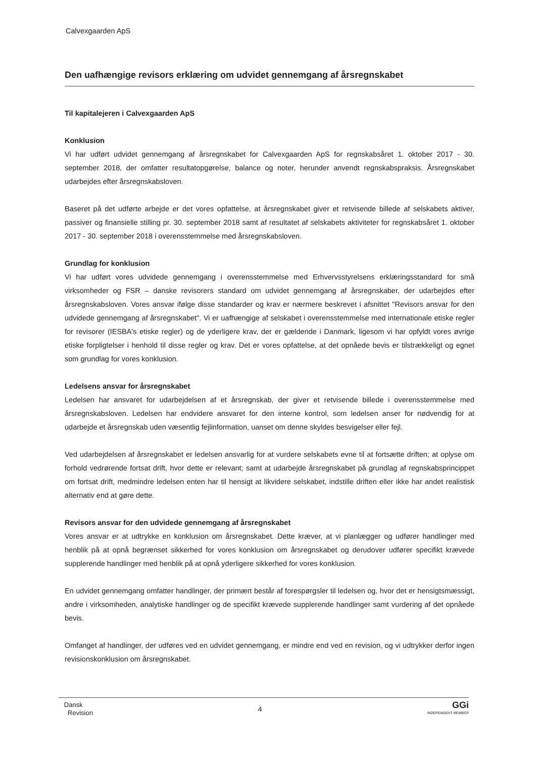Calvexgaarden ApS
Den uafhængige revisors erklæring om udvidet gennemgang af årsregnskabet
Til kapitalejeren i Calvexgaarden ApS
Konklusion
Vi har udført udvidet gennemgang af årsregnskabet for Calvexgaarden ApS for regnskabsåret 1. oktober 2017 - 30. september 2018, der omfatter resultatopgørelse, balance og noter, herunder anvendt regnskabspraksis. Årsregnskabet udarbejdes efter årsregnskabsloven.
Baseret på det udførte arbejde er det vores opfattelse, at årsregnskabet giver et retvisende billede af selskabets aktiver, passiver og finansielle stilling pr. 30. september 2018 samt af resultatet af selskabets aktiviteter for regnskabsåret 1. oktober 2017 - 30. september 2018 i overensstemmelse med årsregnskabsloven.
Grundlag for konklusion
Vi har udført vores udvidede gennemgang i overensstemmelse med Erhvervsstyrelsens erklæringsstandard for små virksomheder og FSR – danske revisorers standard om udvidet gennemgang af årsregnskaber, der udarbejdes efter årsregnskabsloven. Vores ansvar ifølge disse standarder og krav er nærmere beskrevet i afsnittet "Revisors ansvar for den udvidede gennemgang af årsregnskabet". Vi er uafhængige af selskabet i overensstemmelse med internationale etiske regler for revisorer (IESBA's etiske regler) og de yderligere krav, der er gældende i Danmark, ligesom vi har opfyldt vores øvrige etiske forpligtelser i henhold til disse regler og krav. Det er vores opfattelse, at det opnåede bevis er tilstrækkeligt og egnet som grundlag for vores konklusion.
Ledelsens ansvar for årsregnskabet
Ledelsen har ansvaret for udarbejdelsen af et årsregnskab, der giver et retvisende billede i overensstemmelse med årsregnskabsloven. Ledelsen har endvidere ansvaret for den interne kontrol, som ledelsen anser for nødvendig for at udarbejde et årsregnskab uden væsentlig fejlinformation, uanset om denne skyldes besvigelser eller fejl.
Ved udarbejdelsen af årsregnskabet er ledelsen ansvarlig for at vurdere selskabets evne til at fortsætte driften; at oplyse om forhold vedrørende fortsat drift, hvor dette er relevant; samt at udarbejde årsregnskabet på grundlag af regnskabsprincippet om fortsat drift, medmindre ledelsen enten har til hensigt at likvidere selskabet, indstille driften eller ikke har andet realistisk alternativ end at gøre dette.
Revisors ansvar for den udvidede gennemgang af årsregnskabet
Vores ansvar er at udtrykke en konklusion om årsregnskabet. Dette kræver, at vi planlægger og udfører handlinger med henblik på at opnå begrænset sikkerhed for vores konklusion om årsregnskabet og derudover udfører specifikt krævede supplerende handlinger med henblik på at opnå yderligere sikkerhed for vores konklusion.
En udvidet gennemgang omfatter handlinger, der primært består af forespørgsler til ledelsen og, hvor det er hensigtsmæssigt, andre i virksomheden, analytiske handlinger og de specifikt krævede supplerende handlinger samt vurdering af det opnåede bevis.
Omfanget af handlinger, der udføres ved en udvidet gennemgang, er mindre end ved en revision, og vi udtrykker derfor ingen revisionskonklusion om årsregnskabet.
Dansk
Revision
4
GGi
INDEPENDENT MEMBER